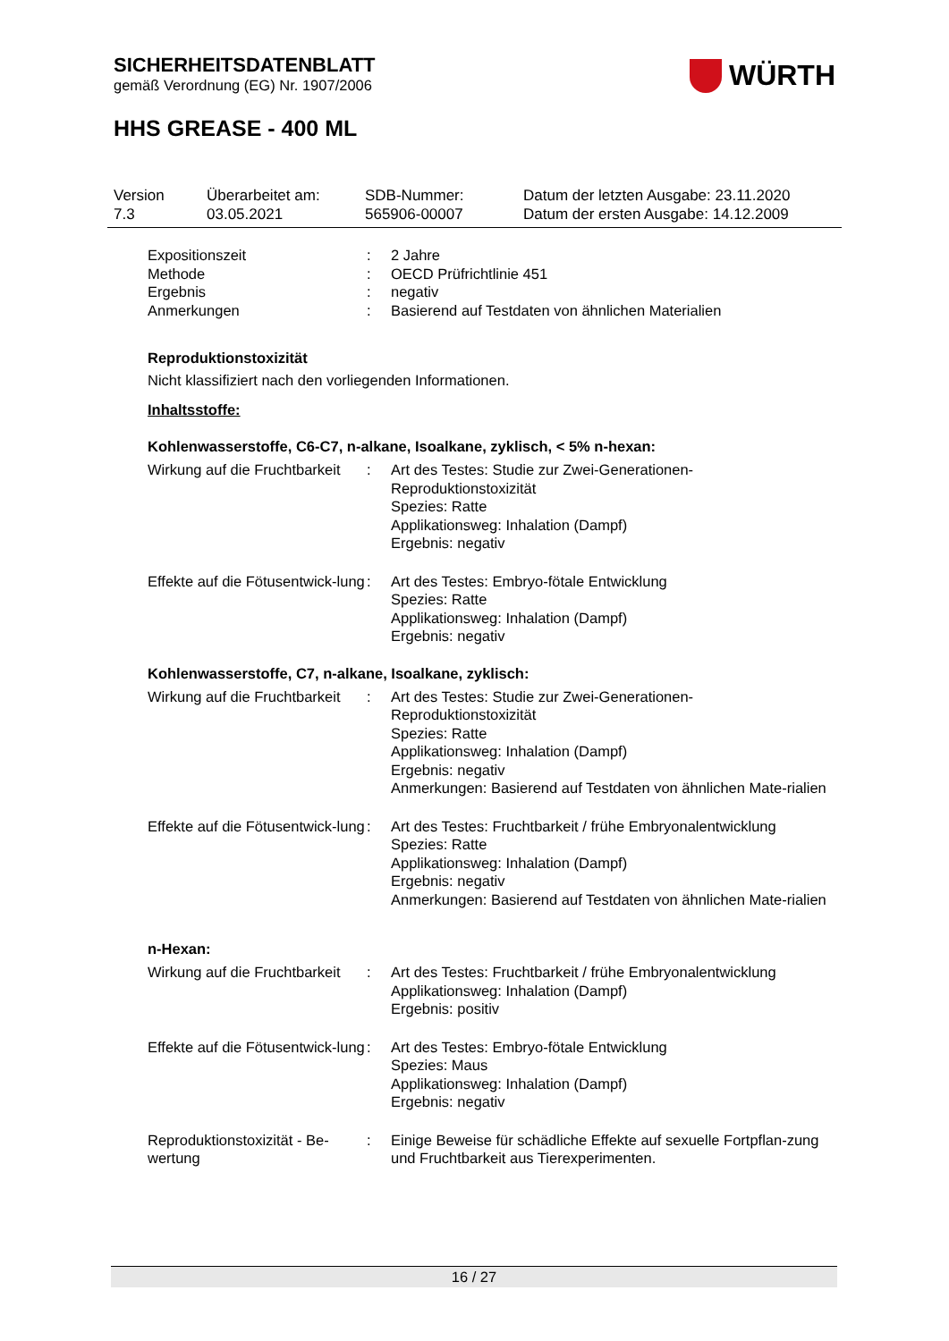SICHERHEITSDATENBLATT
gemäß Verordnung (EG) Nr. 1907/2006
WÜRTH
HHS GREASE - 400 ML
Version
7.3
Überarbeitet am:
03.05.2021
SDB-Nummer:
565906-00007
Datum der letzten Ausgabe: 23.11.2020
Datum der ersten Ausgabe: 14.12.2009
| Expositionszeit | : | 2 Jahre |
| Methode | : | OECD Prüfrichtlinie 451 |
| Ergebnis | : | negativ |
| Anmerkungen | : | Basierend auf Testdaten von ähnlichen Materialien |
Reproduktionstoxizität
Nicht klassifiziert nach den vorliegenden Informationen.
Inhaltsstoffe:
Kohlenwasserstoffe, C6-C7, n-alkane, Isoalkane, zyklisch, < 5% n-hexan:
| Wirkung auf die Fruchtbarkeit | : | Art des Testes: Studie zur Zwei-Generationen-Reproduktionstoxizität Spezies: Ratte Applikationsweg: Inhalation (Dampf) Ergebnis: negativ |
| Effekte auf die Fötusentwick-lung | : | Art des Testes: Embryo-fötale Entwicklung Spezies: Ratte Applikationsweg: Inhalation (Dampf) Ergebnis: negativ |
Kohlenwasserstoffe, C7, n-alkane, Isoalkane, zyklisch:
| Wirkung auf die Fruchtbarkeit | : | Art des Testes: Studie zur Zwei-Generationen-Reproduktionstoxizität Spezies: Ratte Applikationsweg: Inhalation (Dampf) Ergebnis: negativ Anmerkungen: Basierend auf Testdaten von ähnlichen Mate-rialien |
| Effekte auf die Fötusentwick-lung | : | Art des Testes: Fruchtbarkeit / frühe Embryonalentwicklung Spezies: Ratte Applikationsweg: Inhalation (Dampf) Ergebnis: negativ Anmerkungen: Basierend auf Testdaten von ähnlichen Mate-rialien |
n-Hexan:
| Wirkung auf die Fruchtbarkeit | : | Art des Testes: Fruchtbarkeit / frühe Embryonalentwicklung Applikationsweg: Inhalation (Dampf) Ergebnis: positiv |
| Effekte auf die Fötusentwick-lung | : | Art des Testes: Embryo-fötale Entwicklung Spezies: Maus Applikationsweg: Inhalation (Dampf) Ergebnis: negativ |
| Reproduktionstoxizität - Be-wertung | : | Einige Beweise für schädliche Effekte auf sexuelle Fortpflan-zung und Fruchtbarkeit aus Tierexperimenten. |
16 / 27